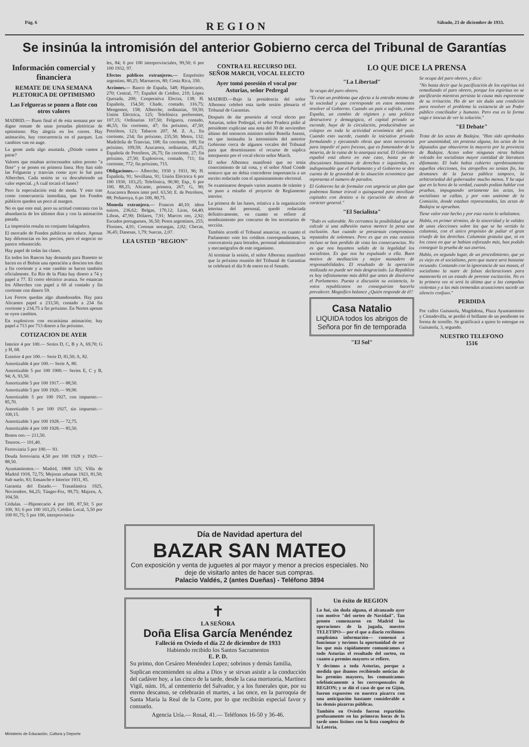Pág. 6 REGION Sábado, 23 de diciembre de 1933.
Se insinúa la intromisión del anterior Gobierno cerca del Tribunal de Garantías
Información comercial y financiera
REMATE DE UNA SEMANA PLETORICA DE OPTIMISMO
Las Felgueras se ponen a flote con otros valores
MADRID.— Buen final el de esta semana por ser digno remate de unas jornadas pletóricas de optimismo. Hay alegría en los corros. Hay animación, hay concurrencia en el parquet. Los cambios van en auge.
La gente anda algo asustada. ¿Dónde vamos a parar?
Valores que estaban arrinconados salen pronto "a flote" y se ponen en primera línea. Hoy han sido las Felgueras y tranvías como ayer lo fué para Alberches. Cada sesión se va descubriendo un valor especial. ¿A cuál tocará el lunes?
Pero la especulación está de moda. Y esto trae como consecuencia inmediata, que los Fondos públicos queden un poco al margen.
No es que este mal, pero su actitud contrasta con la abundancia de los últimos días y con la animación pasada.
La impresión resulta en conjunto halagadora.
El mercado de Fondos públicos se reduce. Apenas hay diferencias en los precios, pero el negocio no parece robustecido.
Hay papel de todas las clases.
En todos los Bancos hay demanda para Banesto se hacen en el Bolsín una operación a doscien tos diez a fin corriente y a este cambio se hacen también oficialmente. En Río de la Plata hay dinero a 74 y papel a 77. El corro eléctrico avanza. Se estancan los Alberches con papel a 60 al contado y fin corriente con dinero 59.
Los Ferros quedan algo abandonados. Hay para Alicantes papel a 233,50, contado a 234 fin corriente y 234,75 a fin próximo. En Nortes apenas se oyen cambios.
En explosivos con escasísima animación; hay papel a 713 por 713 dinero a fin próximo.
COTIZACION DE AYER
Interior 4 por 100.— Series D, C, B y A, 69,70; G y H, 68.
Exterior 4 por 100.— Serie D, 81,50; A, 82.
Amortizable 4 por 100.— Serie A, 80.
Amortizable 5 por 100 1900.— Series E, C y B, 94; A, 93,50.
Amortizable 5 por 100 1917.— 88,50.
Amortizable 5 por 100 1926.— 99,90.
Amortizable 5 por 100 1927, con impuesto.— 85,70.
Amortizable 5 por 100 1927, sin impuesto.— 100,15.
Amortizable 3 por 100 1928.— 72,75.
Amortizable 4 por 100 1928.— 85,50.
Bonos oro.— 211,50.
Tesoros.— 101,40.
Ferroviaria 5 por 100.— 93.
Deuda ferroviaria 4,50 por 100 1928 y 1929.— 88,50.
Ayuntamientos.— Madrid, 1868 125; Villa de Madrid 1918, 72,75; Mejoras urbanas 1923, 81,50; Sub suelo, 83; Ensanche e Interior 1931, 85.
Garantía del Estado.— Trasatlántica 1925, Noviembre, 84,25; Tánger-Fez, 99,75; Majzen, A, 104,50.
Cédulas. —Hipotecario 4 por 100, 87,50; 5 por 100, 93; 6 por 100 103,25; Crédito Local, 5,50 por 100 81,75; 5 por 100, interprovincia-
les, 84; 6 por 100 interprovinciales, 99,50; 6 por 100 1932, 97.
Efectos públicos extranjeros.— Empréstito argentino, 80,25; Marruecos, 80; Costa Rica, 350.
Acciones.— Banco de España, 548; Hipotecario, 270; Central, 77; Español de Crédito, 210; López Quesada, 200; Cooperativa Electra, 138; H. Española, 154,50; Chade, contado, 316,75; Mengemor, 158; Alberche, ordinarias, 59,50; Unión Eléctrica, 125; Telefónica preferentes, 107,15; Ordinarias 107,50; Felguera, contado, 46,55; fin corriente, 47; fin próximo, 47,50; Petróleos, 123; Tabacos 207, M. Z. A., fin corriente, 234; fin próximo, 235,50; Metro, 132; Madrileña de Tranvías, 108; fin corriente, 109; fin próximo, 109,50; Azucarera, ordinarias, 45,25; Española de Petróleos, 26,75; fin corriente, 27; fin próximo, 27,50; Explosivos, contado, 711; fin corriente, 772; fin próximo, 715.
Obligaciones.— Alberche, 1930 y 1931, 96; H. Española, 91; Sevillana, 91; Unión Eléctrica 6 por 100 1930, 103,25; Telefónica, 90,90; Esp., 6 por 100, 88,25; Alicante, primera, 267; G, 90; Azucarera Bonos inter pref. 63,50; E. de Petróleos, 88; Peñarroya, 6 po 100, 80,75.
Moneda extranjera.— Francos 40,10; idem suizos, 236,62; Belgas, 170,12; Liras, 64,40; Libras, 47,90; Dólares, 7,91; Marcos oro, 2,92; Escudos portugueses, 36,50; Pesos argentinos, 255; Florines, 4,91; Coronas noruegas, 2,02; Checas, 36,45; Danesas, 1,79; Suecas, 2,07.
LEA USTED "REGION"
CONTRA EL RECURSO DEL SEÑOR MARCH, VOCAL ELECTO
Ayer tomó posesión el vocal por Asturias, señor Pedregal
MADRID.—Bajo la presidencia del señor Albornoz celebró esta tarde sesión plenaria el Tribunal de Garantías.
Después de dar posesión al vocal electo por Asturias, señor Pedregal, el señor Pradera pidió al presidente explicase una nota del 30 de noviembre último del entonces ministro señor Botella Asensi, en que insinuaba la intromisión del anterior Gobierno cerca de algunos vocales del Tribunal para que desestimasen el recurso de súplica interpuesto por el vocal electo señor March.
El señor Albornoz manifestó que no tenía conocimiento de tal cosa, y el señor Abad Conde sostuvo que no debía concederse importancia a un escrito redactado con el apasionamiento electoral.
Se examinaron después varios asuntos de trámite y se puso a estudio el proyecto de Reglamento interior.
La primera de las bases, relativa a la organización interina del personal, quedó redactada definitivamente, en cuanto se refiere al nombramiento por concurso de los secretarios de sección.
También acordó el Tribunal anunciar, en cuanto el Parlamento vote los créditos correspondientes, la convocatoria para letrados, personal administrativo y mecanógrafos de este organismo.
Al terminar la sesión, el señor Albornoz manifestó que la próxima reunión del Tribunal de Garantías se celebrará el día 9 de enero en el Senado.
LO QUE DICE LA PRENSA
"La Libertad"
Se ocupa del paro obrero.
"Es éste un problema que afecta a la entraña misma de la sociedad y que corresponde en estos momentos resolver al Gobierno. Cuando un país a sufrido, como España, un cambio de régimen y una política destructora y demagógica, el capital privado se esconde, huye de la circulación, produciéndose un colapso en toda la actividad económica del país. Cuando esto sucede, cuando la iniciativa privada formulando y ejecutando obras que sean necesarias para impedir el paro forzoso, que es fomentador de la miseria, de la ruina de la anarquía social. El Gobierno español está ahora en este caso, basta ya de discusiones bizantinas de derechas e izquierdas, es indispensable que el Parlamento y el Gobierno se den cuenta de la gravedad de la situación económica que representa el número de parados.
El Gobierno ha de formular con urgencia un plan que podremos llamar trieval o quinquenal para movilizar capitales con destino a la ejecución de obras de carácter general."
"El Socialista"
"Todo es valorable. No cerramos la posibilidad que se calcule si una adhesión nueva merece la pena una exclusión. Aun cuando se presientan compromisos reputados de solemnes. Pero es que en esta ocasión incluso se han perdido de vista las consecuencias. No es que nos hayamos salido de la legalidad los socialistas. Es que nos ha expulsado a ella. Buen motivo de meditación y mejor manadero de responsabilidades. El resultado de la operación realizada no puede ser más desgraciado. La República es hoy infinitamente más débil que antes de disolverse el Parlamento. Puesta a discusión su existencia, lo votos republicanos no conseguirían hacerla prevalecer. Magnífico balance ¿Quién responde de él?
Casa Natalio
LIQUIDA todos los abrigos de Señora por fin de temporada
"El Sol"
Se ocupa del paro obrero, y dice:
"No basta decir que la pacificación de los espíritus irá remediando el paro obrero, porque los espíritus no se pacificarán mientras persista la causa más esporeante de su irritación. Ha de ser sin duda una condición para resolver el problema la existencia de un Poder público conciliador y humano. Pero esa es la forma vaga e inocua de ver la solución."
"El Debate"
Trata de las actas de Badajoz. "Han sido aprobadas por unanimidad, sin protesta alguna, las actas de los diputados que obtuvieron la mayoría por la provincia de Badajoz. Acaso sobre ningunas otras habían volcado los socialistas mayor cantidad de literatura difamante. El lodo había cubierto oprobiosamente aquellas elecciones, los atropellos no tenían fin, los desmanes de la fuerza pública tampoco, la arbitrariedad del gobernador mucho menos. Y he aquí que en la hora de la verdad, cuando podían hablar con pruebas, impugnando seriamente las actas, los socialistas se callan, y por voto unánime de la Comisión, donde estaban representados, las actas de Badajoz se aprueban.
Tiene valor este hecho y por esta razón lo señalamos.
Habla, en primer término, de la sinceridad y la validez de unas elecciones sobre las que se ha vertido la calumnia, con el único propósito de paliar el gran triunfo de las derechas. Calumnia gratuita que, ni en los casos en que se habían esforzado más, han podido conseguir la prueba de sus asertos.
Habla, en segundo lugar, de un procedimiento, que ya es viejo en el socialismo, pero que nunca será bastante recusado. Contando con la ignorancia de sus masas, el socialismo la nutre de falsas declaraciones para mantenerla en un estado de perenne excitación. No es la primera vez ni será la última que a las campañas violentas y a las más tremendas acusaciones sucede un silencio confuso."
PERDIDA
Por calles Guisasola, Magdalena, Plaza Ayuntamiento y Cimadevilla, se perdió el brillante de un pendiente en forma de tornillo. Se gratificará a quien lo entregue en Guisasola, 3, segundo.
NUESTRO TELEFONO
1516
Día de Navidad apertura del
BAZAR SAN MATEO
Con exposición y venta de juguetes al por mayor y menor a precios especiales. No deje de visitarlo antes de hacer sus compras.
Palacio Valdés, 2 (antes Dueñas) - Teléfono 3894
✝
LA SEÑORA
Doña Elisa García Menéndez
Falleció en Oviedo el día 22 de diciembre de 1933
Habiendo recibido los Santos Sacramentos
E. P. D.
Su primo, don Cesáreo Menéndez Lopez; sobrinos y demás familia,
Suplican encomienden su alma a Dios y se sirvan asistir a la conducción del cadáver hoy, a las cinco de la tarde, desde la casa mortuoria, Martínez Vigil, núm. 16, al cementerio del Salvador, y a los funerales que, por su eterno descanso, se celebrarán el martes, a las once, en la parroquia de Santa María la Real de la Corte, por lo que recibirán especial favor y consuelo.
Agencia Uría.— Rosal, 41.— Teléfonos 16-50 y 36-46.
Un éxito de REGION
Lo fué, sin duda alguna, el alcanzado ayer con motivo "del sorteo de Navidad". Tan pronto comenzaron en Madrid las operaciones de la jugada, nuestro TELETIPO— por el que a diario recibimos amplísima información— comenzó a funcionar y tuvimos la oportunidad de ser los que más rápidamente comunicamos a todo Asturias el resultado del sorteo, en cuanto a premios mayores se refiere.
Y decimos a toda Asturias, porque a medida que íbamos recibiendo noticias de los premios mayores, los comunicamos telefónicamente a los corresponsales de REGION; y se dió el caso de que en Gijón, fueron expuestos en nuestra pizarra con una anticipación bastante considerable a las demás pizarras públicas.
También en Oviedo fueron repartidos profusamente en las primeras horas de la tarde unos listines con la lista completa de la Lotería.
Ministerio de Educación, Cultura y Deporte